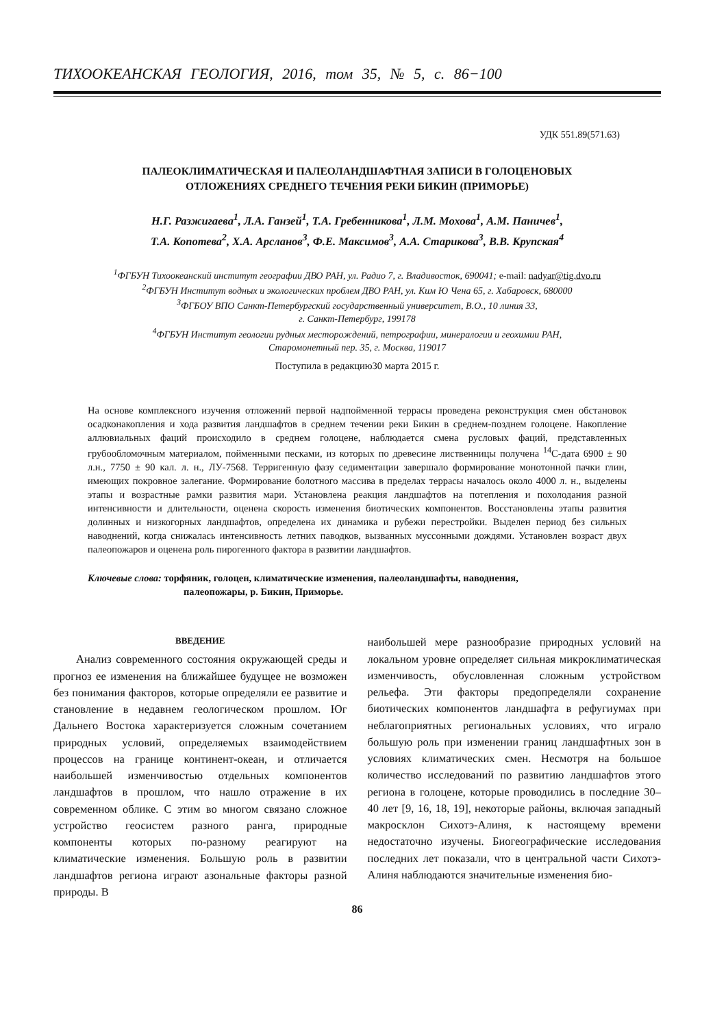ТИХООКЕАНСКАЯ ГЕОЛОГИЯ, 2016, том 35, № 5, с. 86−100
УДК 551.89(571.63)
ПАЛЕОКЛИМАТИЧЕСКАЯ И ПАЛЕОЛАНДШАФТНАЯ ЗАПИСИ В ГОЛОЦЕНОВЫХ
ОТЛОЖЕНИЯХ СРЕДНЕГО ТЕЧЕНИЯ РЕКИ БИКИН (ПРИМОРЬЕ)
Н.Г. Разжигаева<sup>1</sup>, Л.А. Ганзей<sup>1</sup>, Т.А. Гребенникова<sup>1</sup>, Л.М. Мохова<sup>1</sup>, А.М. Паничев<sup>1</sup>,
Т.А. Копотева<sup>2</sup>, Х.А. Арсланов<sup>3</sup>, Ф.Е. Максимов<sup>3</sup>, А.А. Старикова<sup>3</sup>, В.В. Крупская<sup>4</sup>
<sup>1</sup> ФГБУН Тихоокеанский институт географии ДВО РАН, ул. Радио 7, г. Владивосток, 690041; e-mail: nadyar@tig.dvo.ru
<sup>2</sup> ФГБУН Институт водных и экологических проблем ДВО РАН, ул. Ким Ю Чена 65, г. Хабаровск, 680000
<sup>3</sup> ФГБОУ ВПО Санкт-Петербургский государственный университет, В.О., 10 линия 33,
г. Санкт-Петербург, 199178
<sup>4</sup> ФГБУН Институт геологии рудных месторождений, петрографии, минералогии и геохимии РАН,
Старомонетный пер. 35, г. Москва, 119017
Поступила в редакцию30 марта 2015 г.
На основе комплексного изучения отложений первой надпойменной террасы проведена реконструкция смен обстановок осадконакопления и хода развития ландшафтов в среднем течении реки Бикин в среднем-позднем голоцене. Накопление аллювиальных фаций происходило в среднем голоцене, наблюдается смена русловых фаций, представленных грубообломочным материалом, пойменными песками, из которых по древесине лиственницы получена <sup>14</sup>С-дата 6900 ± 90 л.н., 7750 ± 90 кал. л. н., ЛУ-7568. Терригенную фазу седиментации завершало формирование монотонной пачки глин, имеющих покровное залегание. Формирование болотного массива в пределах террасы началось около 4000 л. н., выделены этапы и возрастные рамки развития мари. Установлена реакция ландшафтов на потепления и похолодания разной интенсивности и длительности, оценена скорость изменения биотических компонентов. Восстановлены этапы развития долинных и низкогорных ландшафтов, определена их динамика и рубежи перестройки. Выделен период без сильных наводнений, когда снижалась интенсивность летних паводков, вызванных муссонными дождями. Установлен возраст двух палеопожаров и оценена роль пирогенного фактора в развитии ландшафтов.
Ключевые слова: торфяник, голоцен, климатические изменения, палеоландшафты, наводнения,
палеопожары, р. Бикин, Приморье.
ВВЕДЕНИЕ
  Анализ современного состояния окружающей среды и прогноз ее изменения на ближайшее будущее не возможен без понимания факторов, которые определяли ее развитие и становление в недавнем геологическом прошлом. Юг Дальнего Востока характеризуется сложным сочетанием природных условий, определяемых взаимодействием процессов на границе континент-океан, и отличается наибольшей изменчивостью отдельных компонентов ландшафтов в прошлом, что нашло отражение в их современном облике. С этим во многом связано сложное устройство геосистем разного ранга, природные компоненты которых по-разному реагируют на климатические изменения. Большую роль в развитии ландшафтов региона играют азональные факторы разной природы. В
наибольшей мере разнообразие природных условий на локальном уровне определяет сильная микроклиматическая изменчивость, обусловленная сложным устройством рельефа. Эти факторы предопределяли сохранение биотических компонентов ландшафта в рефугиумах при неблагоприятных региональных условиях, что играло большую роль при изменении границ ландшафтных зон в условиях климатических смен. Несмотря на большое количество исследований по развитию ландшафтов этого региона в голоцене, которые проводились в последние 30–40 лет [9, 16, 18, 19], некоторые районы, включая западный макросклон Сихотэ-Алиня, к настоящему времени недостаточно изучены. Биогеографические исследования последних лет показали, что в центральной части Сихотэ-Алиня наблюдаются значительные изменения био-
86